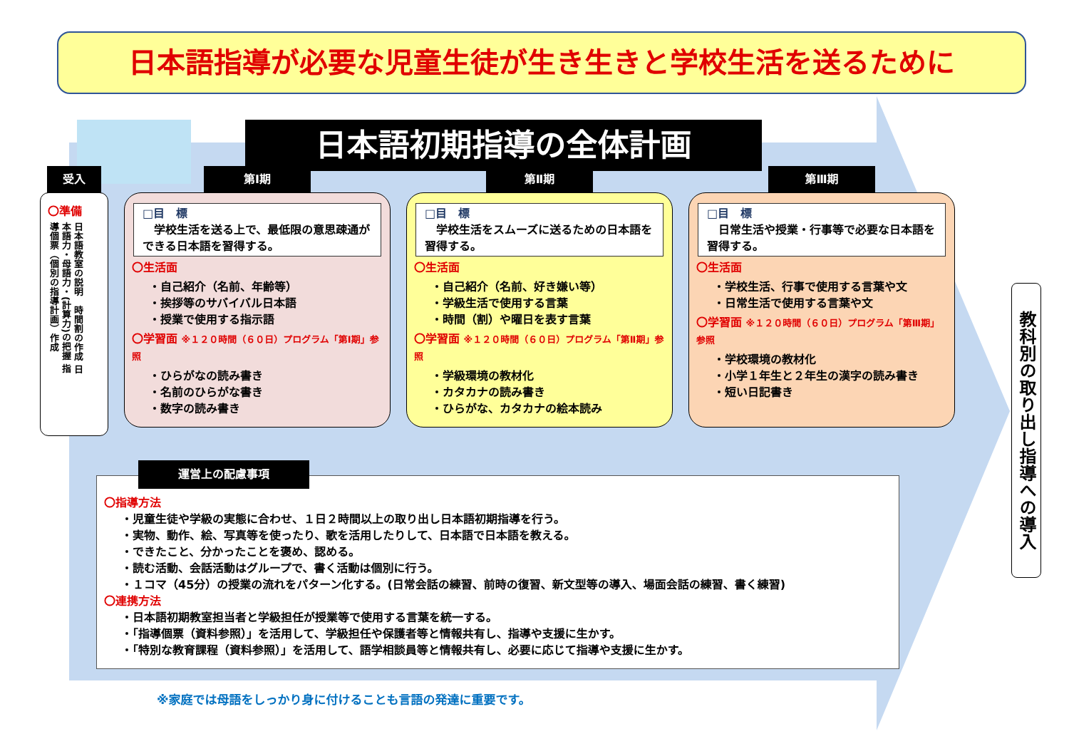日本語指導が必要な児童生徒が生き生きと学校生活を送るために
日本語初期指導の全体計画
受入
〇準備
日本語教室の説明　時間割の作成 日本語力・母語力・(計算力)の把握 指導個票（個別の指導計画）作成
第Ⅰ期
□目　標
　学校生活を送る上で、最低限の意思疎通ができる日本語を習得する。
〇生活面
・自己紹介（名前、年齢等）
・挨拶等のサバイバル日本語
・授業で使用する指示語
〇学習面 ※１２０時間（６０日）プログラム「第Ⅰ期」参照
・ひらがなの読み書き
・名前のひらがな書き
・数字の読み書き
第Ⅱ期
□目　標
　学校生活をスムーズに送るための日本語を習得する。
〇生活面
・自己紹介（名前、好き嫌い等）
・学級生活で使用する言葉
・時間（割）や曜日を表す言葉
〇学習面 ※１２０時間（６０日）プログラム「第Ⅱ期」参照
・学級環境の教材化
・カタカナの読み書き
・ひらがな、カタカナの絵本読み
第Ⅲ期
□目　標
　日常生活や授業・行事等で必要な日本語を習得する。
〇生活面
・学校生活、行事で使用する言葉や文
・日常生活で使用する言葉や文
〇学習面 ※１２０時間（６０日）プログラム「第Ⅲ期」参照
・学校環境の教材化
・小学１年生と２年生の漢字の読み書き
・短い日記書き
運営上の配慮事項
〇指導方法
・児童生徒や学級の実態に合わせ、１日２時間以上の取り出し日本語初期指導を行う。
・実物、動作、絵、写真等を使ったり、歌を活用したりして、日本語で日本語を教える。
・できたこと、分かったことを褒め、認める。
・読む活動、会話活動はグループで、書く活動は個別に行う。
・１コマ（45分）の授業の流れをパターン化する。(日常会話の練習、前時の復習、新文型等の導入、場面会話の練習、書く練習)
〇連携方法
・日本語初期教室担当者と学級担任が授業等で使用する言葉を統一する。
・「指導個票（資料参照）」を活用して、学級担任や保護者等と情報共有し、指導や支援に生かす。
・「特別な教育課程（資料参照）」を活用して、語学相談員等と情報共有し、必要に応じて指導や支援に生かす。
教科別の取り出し指導への導入
※家庭では母語をしっかり身に付けることも言語の発達に重要です。